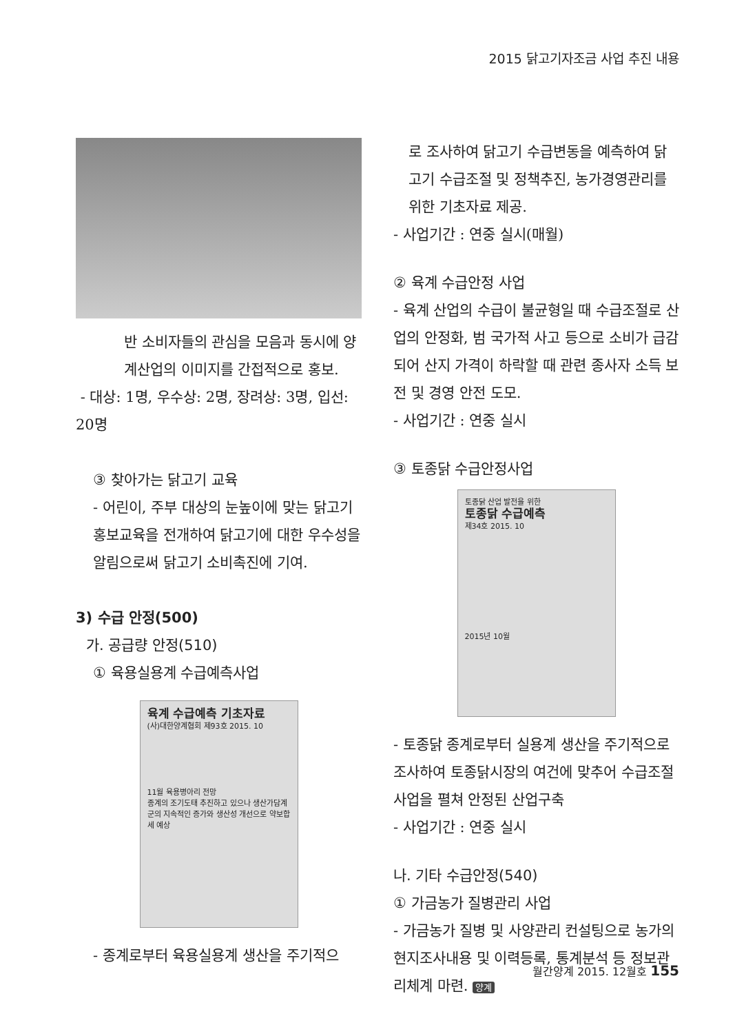2015 닭고기자조금 사업 추진 내용
반 소비자들의 관심을 모음과 동시에 양계산업의 이미지를 간접적으로 홍보.
- 대상: 1명, 우수상: 2명, 장려상: 3명, 입선: 20명
③ 찾아가는 닭고기 교육
- 어린이, 주부 대상의 눈높이에 맞는 닭고기홍보교육을 전개하여 닭고기에 대한 우수성을 알림으로써 닭고기 소비촉진에 기여.
3) 수급 안정(500)
가. 공급량 안정(510)
① 육용실용계 수급예측사업
육계 수급예측 기초자료
(사)대한양계협회 제93호 2015. 10
11월 육용병아리 전망
종계의 조기도태 추진하고 있으나 생산가담계군의 지속적인 증가와 생산성 개선으로 약보합세 예상
- 종계로부터 육용실용계 생산을 주기적으
로 조사하여 닭고기 수급변동을 예측하여 닭고기 수급조절 및 정책추진, 농가경영관리를 위한 기초자료 제공.
- 사업기간 : 연중 실시(매월)
② 육계 수급안정 사업
- 육계 산업의 수급이 불균형일 때 수급조절로 산업의 안정화, 범 국가적 사고 등으로 소비가 급감되어 산지 가격이 하락할 때 관련 종사자 소득 보전 및 경영 안전 도모.
- 사업기간 : 연중 실시
③ 토종닭 수급안정사업
토종닭 산업 발전을 위한
토종닭 수급예측
제34호 2015. 10
2015년 10월
- 토종닭 종계로부터 실용계 생산을 주기적으로 조사하여 토종닭시장의 여건에 맞추어 수급조절사업을 펼쳐 안정된 산업구축
- 사업기간 : 연중 실시
나. 기타 수급안정(540)
① 가금농가 질병관리 사업
- 가금농가 질병 및 사양관리 컨설팅으로 농가의 현지조사내용 및 이력등록, 통계분석 등 정보관리체계 마련. 양계
월간양계 2015. 12월호 155